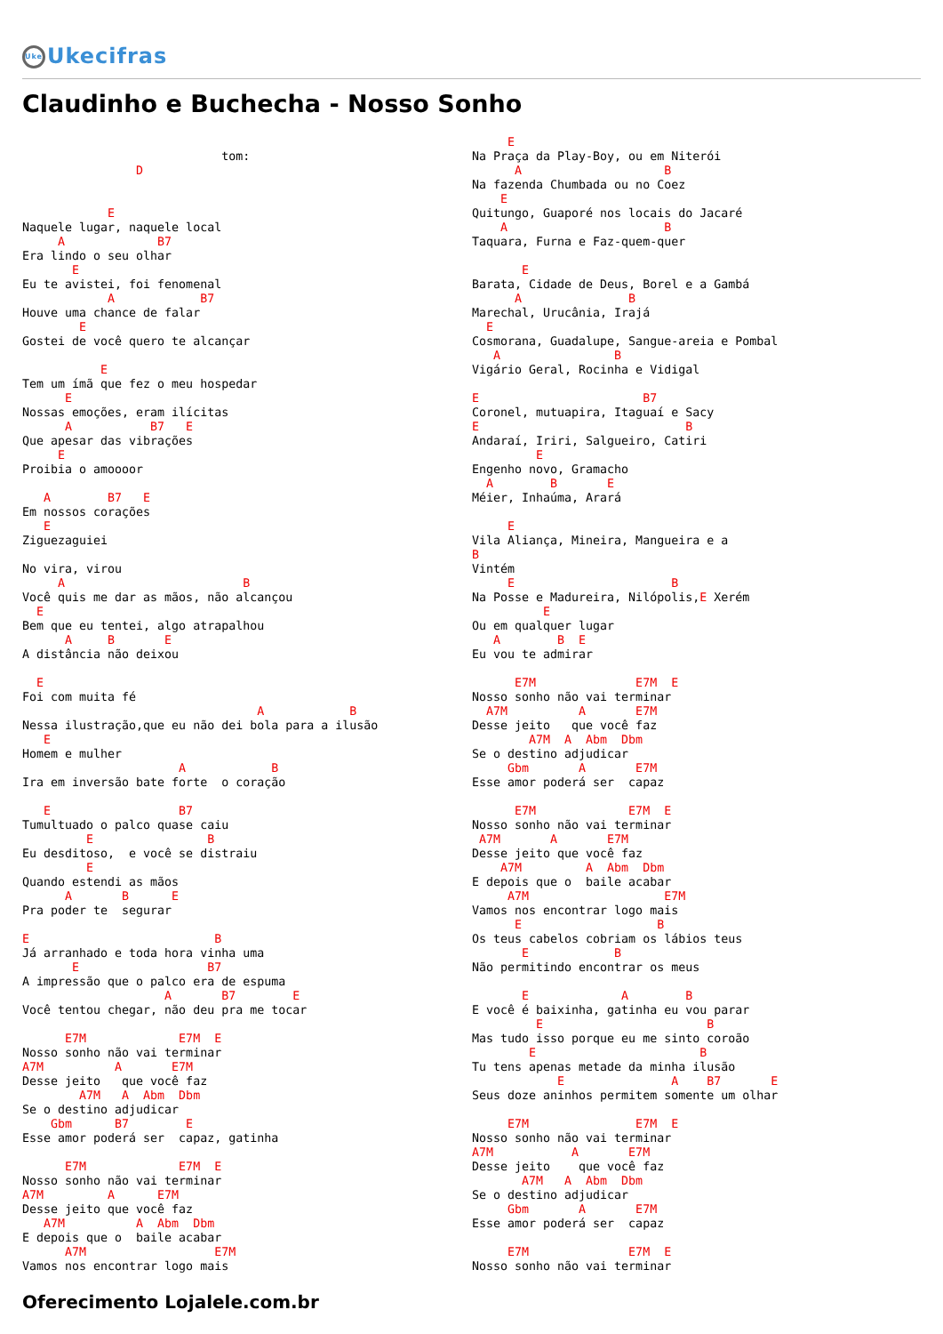Uke Ukecifras
Claudinho e Buchecha - Nosso Sonho
                            tom:
                D


            E
Naquele lugar, naquele local
     A             B7
Era lindo o seu olhar
       E
Eu te avistei, foi fenomenal
            A            B7
Houve uma chance de falar
        E
Gostei de você quero te alcançar

           E
Tem um ímã que fez o meu hospedar
      E
Nossas emoções, eram ilícitas
      A           B7   E
Que apesar das vibrações
     E
Proibia o amoooor

   A        B7   E
Em nossos corações
   E
Ziguezaguiei

No vira, virou
     A                         B
Você quis me dar as mãos, não alcançou
  E
Bem que eu tentei, algo atrapalhou
      A     B       E
A distância não deixou

  E
Foi com muita fé
                                 A            B
Nessa ilustração,que eu não dei bola para a ilusão
   E
Homem e mulher
                      A            B
Ira em inversão bate forte  o coração

   E                  B7
Tumultuado o palco quase caiu
         E                B
Eu desditoso,  e você se distraiu
         E
Quando estendi as mãos
      A       B      E
Pra poder te  segurar

E                          B
Já arranhado e toda hora vinha uma
       E                  B7
A impressão que o palco era de espuma
                    A       B7        E
Você tentou chegar, não deu pra me tocar

      E7M             E7M  E
Nosso sonho não vai terminar
A7M          A       E7M
Desse jeito   que você faz
        A7M   A  Abm  Dbm
Se o destino adjudicar
    Gbm      B7        E
Esse amor poderá ser  capaz, gatinha

      E7M             E7M  E
Nosso sonho não vai terminar
A7M         A      E7M
Desse jeito que você faz
   A7M          A  Abm  Dbm
E depois que o  baile acabar
      A7M                  E7M
Vamos nos encontrar logo mais
     E
Na Praça da Play-Boy, ou em Niterói
      A                    B
Na fazenda Chumbada ou no Coez
    E
Quitungo, Guaporé nos locais do Jacaré
    A                      B
Taquara, Furna e Faz-quem-quer

       E
Barata, Cidade de Deus, Borel e a Gambá
      A               B
Marechal, Urucânia, Irajá
  E
Cosmorana, Guadalupe, Sangue-areia e Pombal
   A                B
Vigário Geral, Rocinha e Vidigal

E                       B7
Coronel, mutuapira, Itaguaí e Sacy
E                             B
Andaraí, Iriri, Salgueiro, Catiri
         E
Engenho novo, Gramacho
  A        B       E
Méier, Inhaúma, Arará

     E
Vila Aliança, Mineira, Mangueira e a
B
Vintém
     E                      B
Na Posse e Madureira, Nilópolis,E Xerém
          E
Ou em qualquer lugar
   A        B  E
Eu vou te admirar

      E7M              E7M  E
Nosso sonho não vai terminar
  A7M          A       E7M
Desse jeito   que você faz
        A7M  A  Abm  Dbm
Se o destino adjudicar
     Gbm       A       E7M
Esse amor poderá ser  capaz

      E7M             E7M  E
Nosso sonho não vai terminar
 A7M       A       E7M
Desse jeito que você faz
    A7M         A  Abm  Dbm
E depois que o  baile acabar
     A7M                   E7M
Vamos nos encontrar logo mais
      E                   B
Os teus cabelos cobriam os lábios teus
       E            B
Não permitindo encontrar os meus

       E             A        B
E você é baixinha, gatinha eu vou parar
         E                       B
Mas tudo isso porque eu me sinto coroão
        E                       B
Tu tens apenas metade da minha ilusão
            E               A    B7       E
Seus doze aninhos permitem somente um olhar

     E7M               E7M  E
Nosso sonho não vai terminar
A7M           A       E7M
Desse jeito    que você faz
       A7M   A  Abm  Dbm
Se o destino adjudicar
     Gbm       A       E7M
Esse amor poderá ser  capaz

     E7M              E7M  E
Nosso sonho não vai terminar
Oferecimento Lojalele.com.br